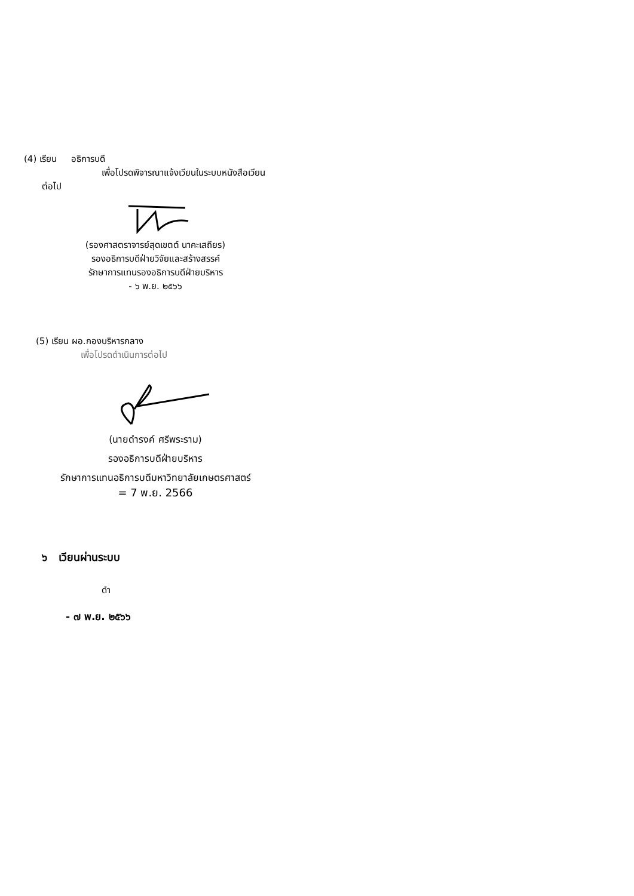(4) เรียน อธิการบดี
เพื่อโปรดพิจารณาแจ้งเวียนในระบบหนังสือเวียน
ต่อไป
(รองศาสตราจารย์สุดเขตต์ นาคะเสถียร)
รองอธิการบดีฝ่ายวิจัยและสร้างสรรค์
รักษาการแทนรองอธิการบดีฝ่ายบริหาร
- ๖ พ.ย. ๒๕๖๖
(5) เรียน ผอ.กองบริหารกลาง
เพื่อโปรดดำเนินการต่อไป
(นายดำรงค์ ศรีพระราม)
รองอธิการบดีฝ่ายบริหาร
รักษาการแทนอธิการบดีมหาวิทยาลัยเกษตรศาสตร์
= 7 พ.ย. 2566
๖ เวียนผ่านระบบ
ดำ
- ๗ พ.ย. ๒๕๖๖